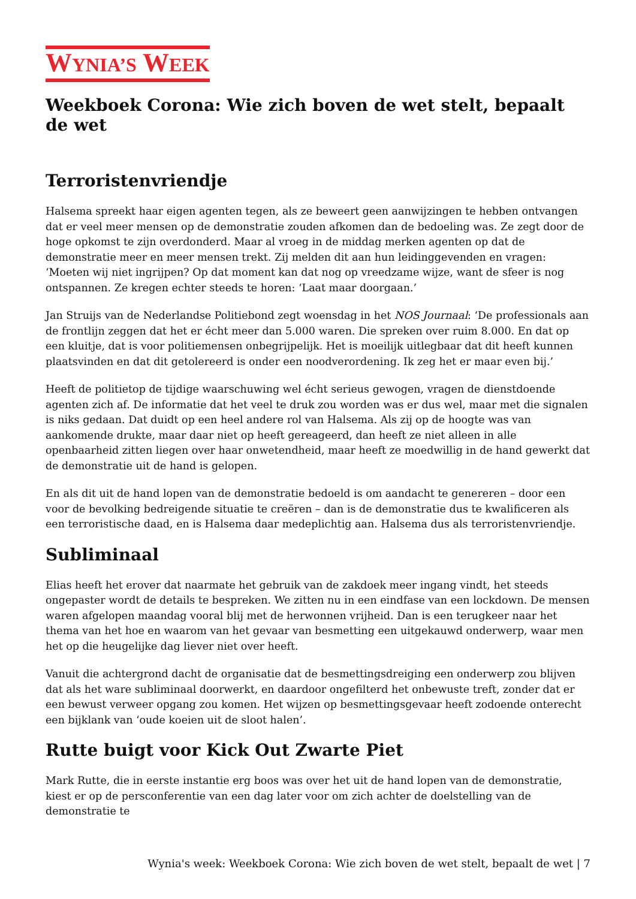WYNIA’S WEEK
Weekboek Corona: Wie zich boven de wet stelt, bepaalt de wet
Terroristenvriendje
Halsema spreekt haar eigen agenten tegen, als ze beweert geen aanwijzingen te hebben ontvangen dat er veel meer mensen op de demonstratie zouden afkomen dan de bedoeling was. Ze zegt door de hoge opkomst te zijn overdonderd. Maar al vroeg in de middag merken agenten op dat de demonstratie meer en meer mensen trekt. Zij melden dit aan hun leidinggevenden en vragen: ‘Moeten wij niet ingrijpen? Op dat moment kan dat nog op vreedzame wijze, want de sfeer is nog ontspannen. Ze kregen echter steeds te horen: ‘Laat maar doorgaan.’
Jan Struijs van de Nederlandse Politiebond zegt woensdag in het NOS Journaal: ‘De professionals aan de frontlijn zeggen dat het er écht meer dan 5.000 waren. Die spreken over ruim 8.000. En dat op een kluitje, dat is voor politiemensen onbegrijpelijk. Het is moeilijk uitlegbaar dat dit heeft kunnen plaatsvinden en dat dit getolereerd is onder een noodverordening. Ik zeg het er maar even bij.’
Heeft de politietop de tijdige waarschuwing wel écht serieus gewogen, vragen de dienstdoende agenten zich af. De informatie dat het veel te druk zou worden was er dus wel, maar met die signalen is niks gedaan. Dat duidt op een heel andere rol van Halsema. Als zij op de hoogte was van aankomende drukte, maar daar niet op heeft gereageerd, dan heeft ze niet alleen in alle openbaarheid zitten liegen over haar onwetendheid, maar heeft ze moedwillig in de hand gewerkt dat de demonstratie uit de hand is gelopen.
En als dit uit de hand lopen van de demonstratie bedoeld is om aandacht te genereren – door een voor de bevolking bedreigende situatie te creëren – dan is de demonstratie dus te kwalificeren als een terroristische daad, en is Halsema daar medeplichtig aan. Halsema dus als terroristenvriendje.
Subliminaal
Elias heeft het erover dat naarmate het gebruik van de zakdoek meer ingang vindt, het steeds ongepaster wordt de details te bespreken. We zitten nu in een eindfase van een lockdown. De mensen waren afgelopen maandag vooral blij met de herwonnen vrijheid. Dan is een terugkeer naar het thema van het hoe en waarom van het gevaar van besmetting een uitgekauwd onderwerp, waar men het op die heugelijke dag liever niet over heeft.
Vanuit die achtergrond dacht de organisatie dat de besmettingsdreiging een onderwerp zou blijven dat als het ware subliminaal doorwerkt, en daardoor ongefilterd het onbewuste treft, zonder dat er een bewust verweer opgang zou komen. Het wijzen op besmettingsgevaar heeft zodoende onterecht een bijklank van ‘oude koeien uit de sloot halen’.
Rutte buigt voor Kick Out Zwarte Piet
Mark Rutte, die in eerste instantie erg boos was over het uit de hand lopen van de demonstratie, kiest er op de persconferentie van een dag later voor om zich achter de doelstelling van de demonstratie te
Wynia's week: Weekboek Corona: Wie zich boven de wet stelt, bepaalt de wet | 7